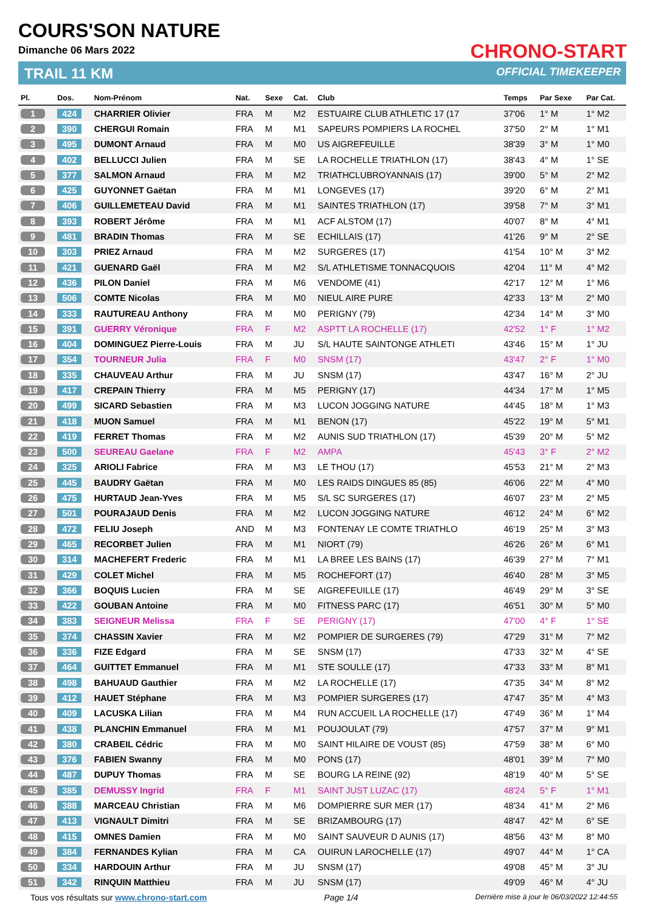COURS'SON NATURE
Dimanche 06 Mars 2022
TRAIL 11 KM
CHRONO-START
OFFICIAL TIMEKEEPER
| Pl. | Dos. | Nom-Prénom | Nat. | Sexe | Cat. | Club | Temps | Par Sexe | Par Cat. |
| --- | --- | --- | --- | --- | --- | --- | --- | --- | --- |
| 1 | 424 | CHARRIER Olivier | FRA | M | M2 | ESTUAIRE CLUB ATHLETIC 17 (17 | 37'06 | 1° M | 1° M2 |
| 2 | 390 | CHERGUI Romain | FRA | M | M1 | SAPEURS POMPIERS LA ROCHEL | 37'50 | 2° M | 1° M1 |
| 3 | 495 | DUMONT Arnaud | FRA | M | M0 | US AIGREFEUILLE | 38'39 | 3° M | 1° M0 |
| 4 | 402 | BELLUCCI Julien | FRA | M | SE | LA ROCHELLE TRIATHLON (17) | 38'43 | 4° M | 1° SE |
| 5 | 377 | SALMON Arnaud | FRA | M | M2 | TRIATHCLUBROYANNAIS (17) | 39'00 | 5° M | 2° M2 |
| 6 | 425 | GUYONNET Gaëtan | FRA | M | M1 | LONGEVES (17) | 39'20 | 6° M | 2° M1 |
| 7 | 406 | GUILLEMETEAU David | FRA | M | M1 | SAINTES TRIATHLON (17) | 39'58 | 7° M | 3° M1 |
| 8 | 393 | ROBERT Jérôme | FRA | M | M1 | ACF ALSTOM (17) | 40'07 | 8° M | 4° M1 |
| 9 | 481 | BRADIN Thomas | FRA | M | SE | ECHILLAIS (17) | 41'26 | 9° M | 2° SE |
| 10 | 303 | PRIEZ Arnaud | FRA | M | M2 | SURGERES (17) | 41'54 | 10° M | 3° M2 |
| 11 | 421 | GUENARD Gaël | FRA | M | M2 | S/L ATHLETISME TONNACQUOIS | 42'04 | 11° M | 4° M2 |
| 12 | 436 | PILON Daniel | FRA | M | M6 | VENDOME (41) | 42'17 | 12° M | 1° M6 |
| 13 | 506 | COMTE Nicolas | FRA | M | M0 | NIEUL AIRE PURE | 42'33 | 13° M | 2° M0 |
| 14 | 333 | RAUTUREAU Anthony | FRA | M | M0 | PERIGNY (79) | 42'34 | 14° M | 3° M0 |
| 15 | 391 | GUERRY Véronique | FRA | F | M2 | ASPTT LA ROCHELLE (17) | 42'52 | 1° F | 1° M2 |
| 16 | 404 | DOMINGUEZ Pierre-Louis | FRA | M | JU | S/L HAUTE SAINTONGE ATHLETI | 43'46 | 15° M | 1° JU |
| 17 | 354 | TOURNEUR Julia | FRA | F | M0 | SNSM (17) | 43'47 | 2° F | 1° M0 |
| 18 | 335 | CHAUVEAU Arthur | FRA | M | JU | SNSM (17) | 43'47 | 16° M | 2° JU |
| 19 | 417 | CREPAIN Thierry | FRA | M | M5 | PERIGNY (17) | 44'34 | 17° M | 1° M5 |
| 20 | 499 | SICARD Sebastien | FRA | M | M3 | LUCON JOGGING NATURE | 44'45 | 18° M | 1° M3 |
| 21 | 418 | MUON Samuel | FRA | M | M1 | BENON (17) | 45'22 | 19° M | 5° M1 |
| 22 | 419 | FERRET Thomas | FRA | M | M2 | AUNIS SUD TRIATHLON (17) | 45'39 | 20° M | 5° M2 |
| 23 | 500 | SEUREAU Gaelane | FRA | F | M2 | AMPA | 45'43 | 3° F | 2° M2 |
| 24 | 325 | ARIOLI Fabrice | FRA | M | M3 | LE THOU (17) | 45'53 | 21° M | 2° M3 |
| 25 | 445 | BAUDRY Gaëtan | FRA | M | M0 | LES RAIDS DINGUES 85 (85) | 46'06 | 22° M | 4° M0 |
| 26 | 475 | HURTAUD Jean-Yves | FRA | M | M5 | S/L SC SURGERES (17) | 46'07 | 23° M | 2° M5 |
| 27 | 501 | POURAJAUD Denis | FRA | M | M2 | LUCON JOGGING NATURE | 46'12 | 24° M | 6° M2 |
| 28 | 472 | FELIU Joseph | AND | M | M3 | FONTENAY LE COMTE TRIATHLO | 46'19 | 25° M | 3° M3 |
| 29 | 465 | RECORBET Julien | FRA | M | M1 | NIORT (79) | 46'26 | 26° M | 6° M1 |
| 30 | 314 | MACHEFERT Frederic | FRA | M | M1 | LA BREE LES BAINS (17) | 46'39 | 27° M | 7° M1 |
| 31 | 429 | COLET Michel | FRA | M | M5 | ROCHEFORT (17) | 46'40 | 28° M | 3° M5 |
| 32 | 366 | BOQUIS Lucien | FRA | M | SE | AIGREFEUILLE (17) | 46'49 | 29° M | 3° SE |
| 33 | 422 | GOUBAN Antoine | FRA | M | M0 | FITNESS PARC (17) | 46'51 | 30° M | 5° M0 |
| 34 | 383 | SEIGNEUR Melissa | FRA | F | SE | PERIGNY (17) | 47'00 | 4° F | 1° SE |
| 35 | 374 | CHASSIN Xavier | FRA | M | M2 | POMPIER DE SURGERES (79) | 47'29 | 31° M | 7° M2 |
| 36 | 336 | FIZE Edgard | FRA | M | SE | SNSM (17) | 47'33 | 32° M | 4° SE |
| 37 | 464 | GUITTET Emmanuel | FRA | M | M1 | STE SOULLE (17) | 47'33 | 33° M | 8° M1 |
| 38 | 498 | BAHUAUD Gauthier | FRA | M | M2 | LA ROCHELLE (17) | 47'35 | 34° M | 8° M2 |
| 39 | 412 | HAUET Stéphane | FRA | M | M3 | POMPIER SURGERES (17) | 47'47 | 35° M | 4° M3 |
| 40 | 409 | LACUSKA Lilian | FRA | M | M4 | RUN ACCUEIL LA ROCHELLE (17) | 47'49 | 36° M | 1° M4 |
| 41 | 438 | PLANCHIN Emmanuel | FRA | M | M1 | POUJOULAT (79) | 47'57 | 37° M | 9° M1 |
| 42 | 380 | CRABEIL Cédric | FRA | M | M0 | SAINT HILAIRE DE VOUST (85) | 47'59 | 38° M | 6° M0 |
| 43 | 376 | FABIEN Swanny | FRA | M | M0 | PONS (17) | 48'01 | 39° M | 7° M0 |
| 44 | 487 | DUPUY Thomas | FRA | M | SE | BOURG LA REINE (92) | 48'19 | 40° M | 5° SE |
| 45 | 385 | DEMUSSY Ingrid | FRA | F | M1 | SAINT JUST LUZAC (17) | 48'24 | 5° F | 1° M1 |
| 46 | 388 | MARCEAU Christian | FRA | M | M6 | DOMPIERRE SUR MER (17) | 48'34 | 41° M | 2° M6 |
| 47 | 413 | VIGNAULT Dimitri | FRA | M | SE | BRIZAMBOURG (17) | 48'47 | 42° M | 6° SE |
| 48 | 415 | OMNES Damien | FRA | M | M0 | SAINT SAUVEUR D AUNIS (17) | 48'56 | 43° M | 8° M0 |
| 49 | 384 | FERNANDES Kylian | FRA | M | CA | OUIRUN LAROCHELLE (17) | 49'07 | 44° M | 1° CA |
| 50 | 334 | HARDOUIN Arthur | FRA | M | JU | SNSM (17) | 49'08 | 45° M | 3° JU |
| 51 | 342 | RINQUIN Matthieu | FRA | M | JU | SNSM (17) | 49'09 | 46° M | 4° JU |
Tous vos résultats sur www.chrono-start.com Page 1/4 Dernière mise à jour le 06/03/2022 12:44:55